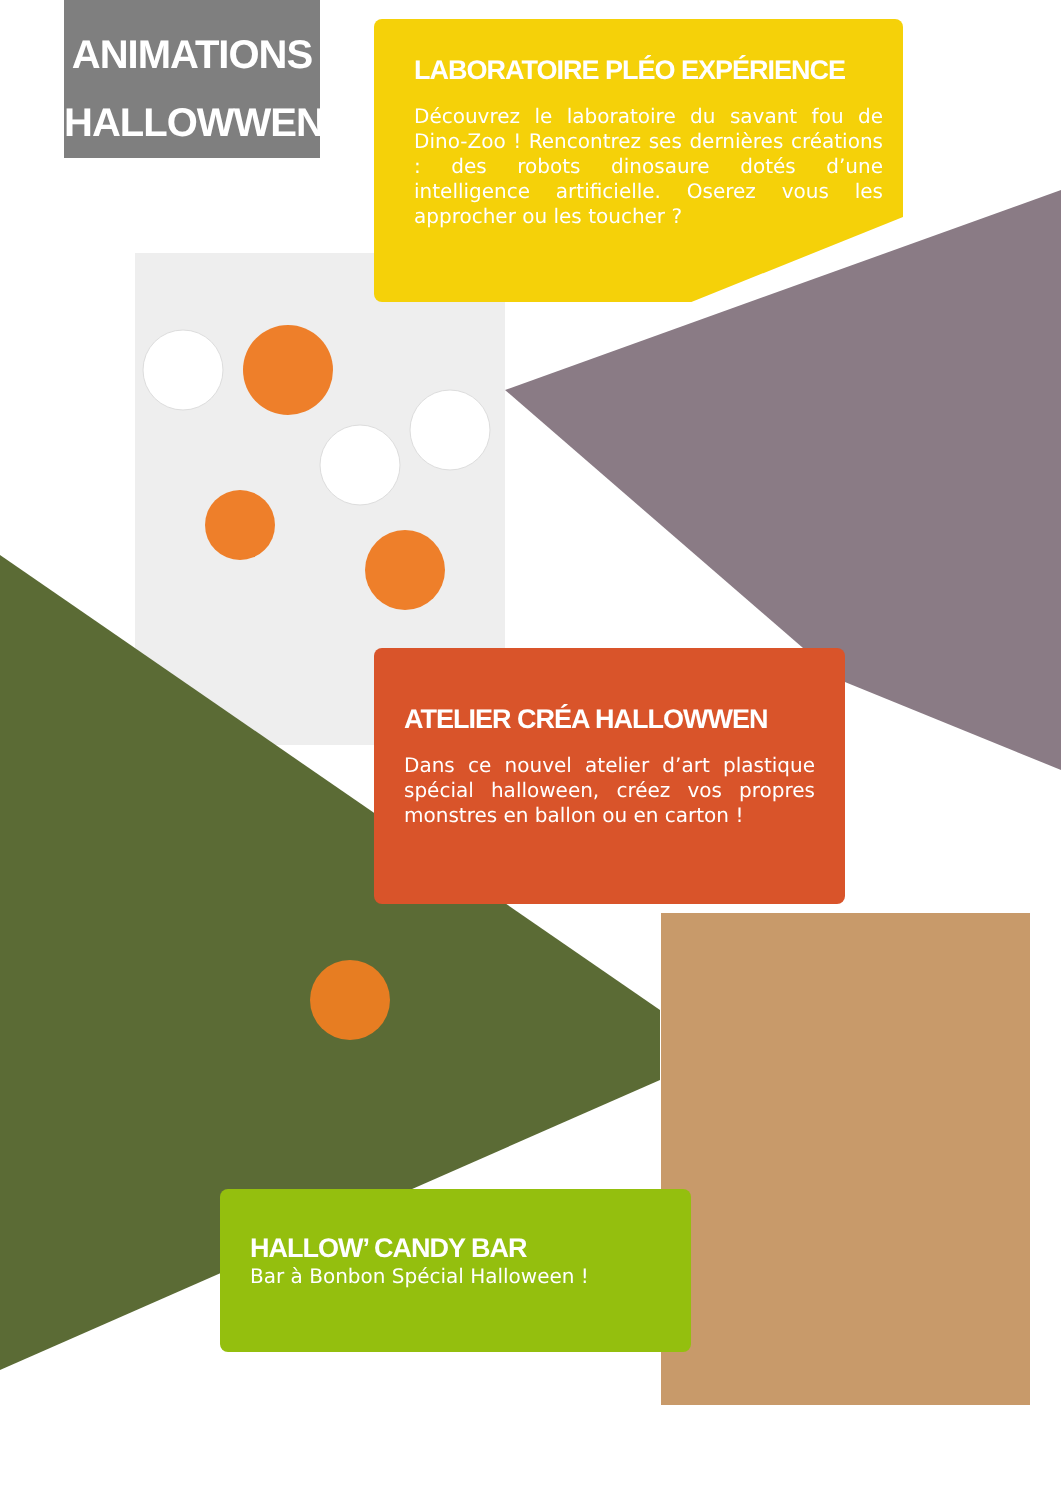ANIMATIONS
HALLOWWEN
LABORATOIRE PLÉO EXPÉRIENCE
Découvrez le laboratoire du savant fou de Dino-Zoo ! Rencontrez ses dernières créations : des robots dinosaure dotés d’une intelligence artificielle. Oserez vous les approcher ou les toucher ?
ATELIER CRÉA HALLOWWEN
Dans ce nouvel atelier d’art plastique spécial halloween, créez vos propres monstres en ballon ou en carton !
HALLOW’ CANDY BAR
Bar à Bonbon Spécial Halloween !